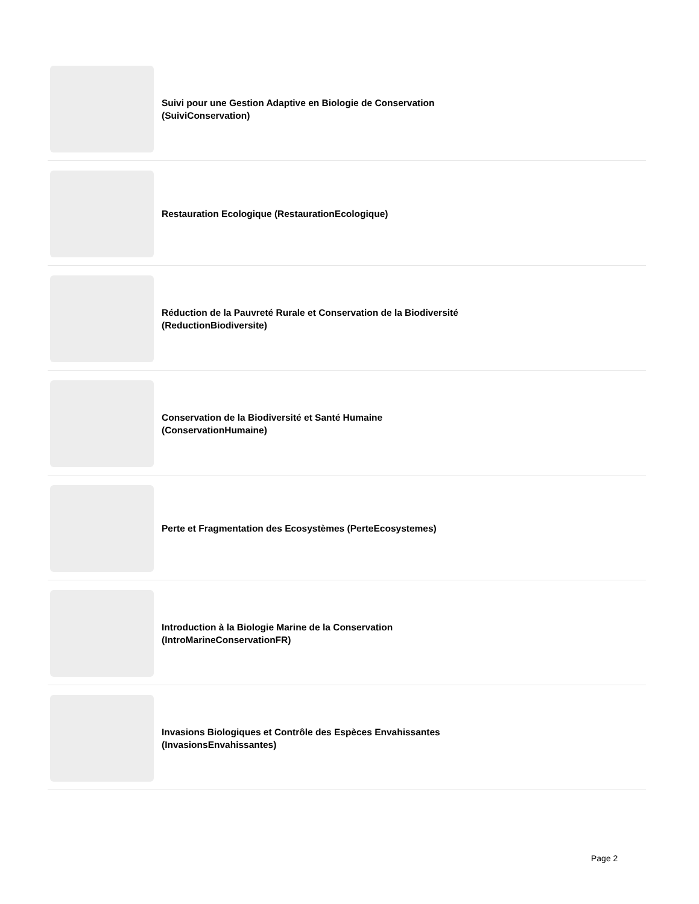Suivi pour une Gestion Adaptive en Biologie de Conservation (SuiviConservation)
Restauration Ecologique (RestaurationEcologique)
Réduction de la Pauvreté Rurale et Conservation de la Biodiversité (ReductionBiodiversite)
Conservation de la Biodiversité et Santé Humaine
(ConservationHumaine)
Perte et Fragmentation des Ecosystèmes (PerteEcosystemes)
Introduction à la Biologie Marine de la Conservation
(IntroMarineConservationFR)
Invasions Biologiques et Contrôle des Espèces Envahissantes (InvasionsEnvahissantes)
Page 2